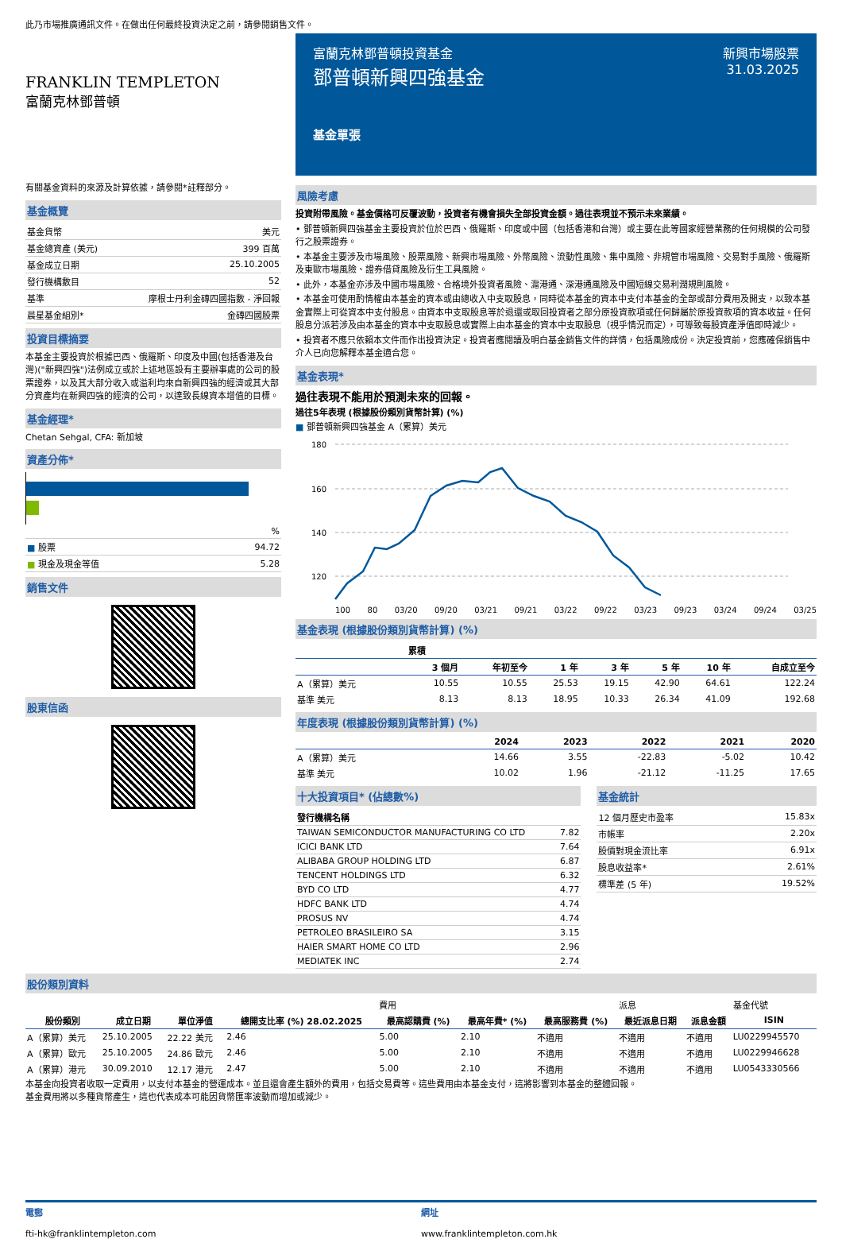此乃市場推廣通訊文件。在做出任何最終投資決定之前，請參閱銷售文件。
FRANKLIN TEMPLETON
富蘭克林鄧普頓
富蘭克林鄧普頓投資基金
鄧普頓新興四強基金
新興市場股票
31.03.2025
基金單張
有關基金資料的來源及計算依據，請參閱*註釋部分。
基金概覽
| 基金貨幣 | 美元 |
| 基金總資產 (美元) | 399 百萬 |
| 基金成立日期 | 25.10.2005 |
| 發行機構數目 | 52 |
| 基準 | 摩根士丹利金磚四國指數 - 淨回報 |
| 晨星基金組別* | 金磚四國股票 |
投資目標摘要
本基金主要投資於根據巴西、俄羅斯、印度及中國(包括香港及台灣)("新興四強")法例成立或於上述地區設有主要辦事處的公司的股票證券，以及其大部分收入或溢利均來自新興四強的經濟或其大部分資產均在新興四強的經濟的公司，以達致長線資本增值的目標。
基金經理*
Chetan Sehgal, CFA: 新加坡
資產分佈*
| | % |
| ■ 股票 | 94.72 |
| ■ 現金及現金等值 | 5.28 |
銷售文件
股東信函
風險考慮
投資附帶風險。基金價格可反覆波動，投資者有機會損失全部投資金額。過往表現並不預示未來業績。
• 鄧普頓新興四強基金主要投資於位於巴西、俄羅斯、印度或中國（包括香港和台灣）或主要在此等國家經營業務的任何規模的公司發行之股票證券。
• 本基金主要涉及市場風險、股票風險、新興市場風險、外幣風險、流動性風險、集中風險、非規管市場風險、交易對手風險、俄羅斯及東歐市場風險、證券借貸風險及衍生工具風險。
• 此外，本基金亦涉及中國市場風險、合格境外投資者風險、滬港通、深港通風險及中國短線交易利潤規則風險。
• 本基金可使用酌情權由本基金的資本或由總收入中支取股息，同時從本基金的資本中支付本基金的全部或部分費用及開支，以致本基金實際上可從資本中支付股息。由資本中支取股息等於退還或取回投資者之部分原投資款項或任何歸屬於原投資款項的資本收益。任何股息分派若涉及由本基金的資本中支取股息或實際上由本基金的資本中支取股息（視乎情況而定），可導致每股資產淨值即時減少。
• 投資者不應只依賴本文件而作出投資決定。投資者應閱讀及明白基金銷售文件的詳情，包括風險成份。決定投資前，您應確保銷售中介人已向您解釋本基金適合您。
基金表現*
過往表現不能用於預測未來的回報。
過往5年表現 (根據股份類別貨幣計算) (%)
■ 鄧普頓新興四強基金 A（累算）美元
180
160
140
120
100 80 03/20 09/20 03/21 09/21 03/22 09/22 03/23 09/23 03/24 09/24 03/25
基金表現 (根據股份類別貨幣計算) (%)
| | 累積 | | | | | | |
| --- | --- | --- | --- | --- | --- | --- | --- |
| | 3 個月 | 年初至今 | 1 年 | 3 年 | 5 年 | 10 年 | 自成立至今 |
| A（累算）美元 | 10.55 | 10.55 | 25.53 | 19.15 | 42.90 | 64.61 | 122.24 |
| 基準 美元 | 8.13 | 8.13 | 18.95 | 10.33 | 26.34 | 41.09 | 192.68 |
年度表現 (根據股份類別貨幣計算) (%)
| | 2024 | 2023 | 2022 | 2021 | 2020 |
| --- | --- | --- | --- | --- | --- |
| A（累算）美元 | 14.66 | 3.55 | -22.83 | -5.02 | 10.42 |
| 基準 美元 | 10.02 | 1.96 | -21.12 | -11.25 | 17.65 |
十大投資項目* (佔總數%)
| 發行機構名稱 | |
| TAIWAN SEMICONDUCTOR MANUFACTURING CO LTD | 7.82 |
| ICICI BANK LTD | 7.64 |
| ALIBABA GROUP HOLDING LTD | 6.87 |
| TENCENT HOLDINGS LTD | 6.32 |
| BYD CO LTD | 4.77 |
| HDFC BANK LTD | 4.74 |
| PROSUS NV | 4.74 |
| PETROLEO BRASILEIRO SA | 3.15 |
| HAIER SMART HOME CO LTD | 2.96 |
| MEDIATEK INC | 2.74 |
基金統計
| 12 個月歷史市盈率 | 15.83x |
| 市帳率 | 2.20x |
| 股價對現金流比率 | 6.91x |
| 股息收益率* | 2.61% |
| 標準差 (5 年) | 19.52% |
股份類別資料
| | | | | 費用 | | | 派息 | | 基金代號 |
| 股份類別 | 成立日期 | 單位淨值 | 總開支比率 (%) 28.02.2025 | 最高認購費 (%) | 最高年費* (%) | 最高服務費 (%) | 最近派息日期 | 派息金額 | ISIN |
| A（累算）美元 | 25.10.2005 | 22.22 美元 | 2.46 | 5.00 | 2.10 | 不適用 | 不適用 | 不適用 | LU0229945570 |
| A（累算）歐元 | 25.10.2005 | 24.86 歐元 | 2.46 | 5.00 | 2.10 | 不適用 | 不適用 | 不適用 | LU0229946628 |
| A（累算）港元 | 30.09.2010 | 12.17 港元 | 2.47 | 5.00 | 2.10 | 不適用 | 不適用 | 不適用 | LU0543330566 |
本基金向投資者收取一定費用，以支付本基金的營運成本。並且還會產生額外的費用，包括交易費等。這些費用由本基金支付，這將影響到本基金的整體回報。
基金費用將以多種貨幣產生，這也代表成本可能因貨幣匯率波動而增加或減少。
電郵
fti-hk@franklintempleton.com
網址
www.franklintempleton.com.hk